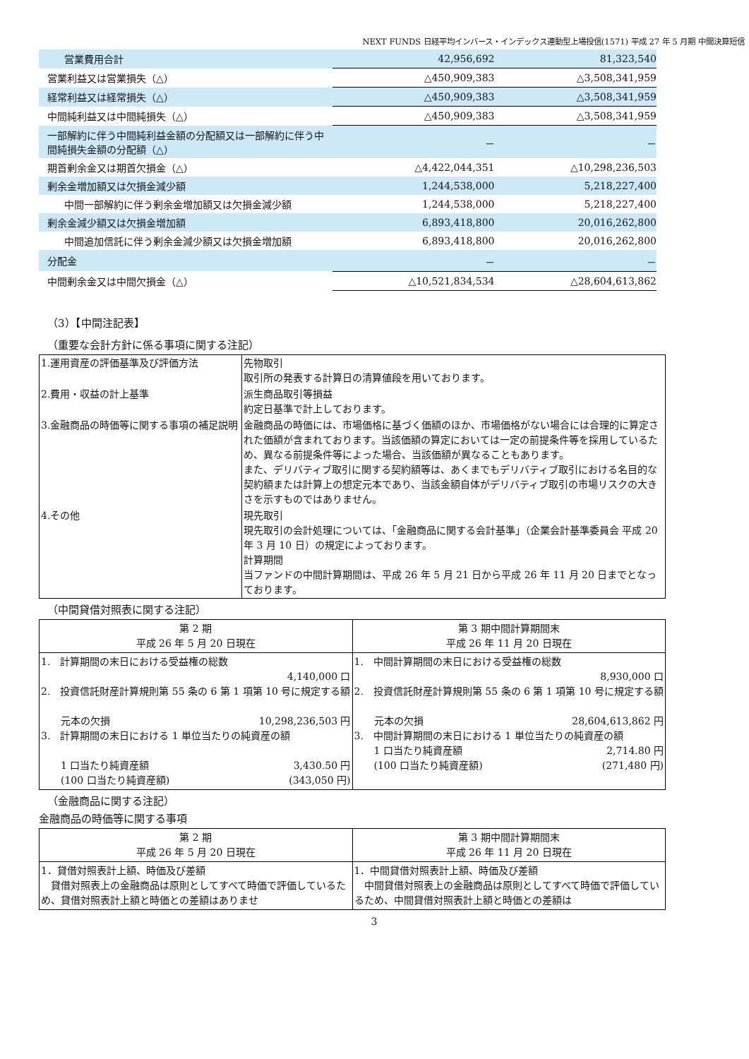NEXT FUNDS 日経平均インバース・インデックス連動型上場投信(1571) 平成 27 年 5 月期 中間決算短信
| 営業費用合計 | 42,956,692 | 81,323,540 |
| 営業利益又は営業損失（△） | △450,909,383 | △3,508,341,959 |
| 経常利益又は経常損失（△） | △450,909,383 | △3,508,341,959 |
| 中間純利益又は中間純損失（△） | △450,909,383 | △3,508,341,959 |
| 一部解約に伴う中間純利益金額の分配額又は一部解約に伴う中間純損失金額の分配額（△） | － | － |
| 期首剰余金又は期首欠損金（△） | △4,422,044,351 | △10,298,236,503 |
| 剰余金増加額又は欠損金減少額 | 1,244,538,000 | 5,218,227,400 |
| 中間一部解約に伴う剰余金増加額又は欠損金減少額 | 1,244,538,000 | 5,218,227,400 |
| 剰余金減少額又は欠損金増加額 | 6,893,418,800 | 20,016,262,800 |
| 中間追加信託に伴う剰余金減少額又は欠損金増加額 | 6,893,418,800 | 20,016,262,800 |
| 分配金 | － | － |
| 中間剰余金又は中間欠損金（△） | △10,521,834,534 | △28,604,613,862 |
（3）【中間注記表】
（重要な会計方針に係る事項に関する注記）
| 1.運用資産の評価基準及び評価方法 | 先物取引 取引所の発表する計算日の清算値段を用いております。 |
| 2.費用・収益の計上基準 | 派生商品取引等損益 約定日基準で計上しております。 |
| 3.金融商品の時価等に関する事項の補足説明 | 金融商品の時価には、市場価格に基づく価額のほか、市場価格がない場合には合理的に算定された価額が含まれております。当該価額の算定においては一定の前提条件等を採用しているため、異なる前提条件等によった場合、当該価額が異なることもあります。 また、デリバティブ取引に関する契約額等は、あくまでもデリバティブ取引における名目的な契約額または計算上の想定元本であり、当該金額自体がデリバティブ取引の市場リスクの大きさを示すものではありません。 |
| 4.その他 | 現先取引 現先取引の会計処理については、「金融商品に関する会計基準」（企業会計基準委員会 平成 20 年 3 月 10 日）の規定によっております。 計算期間 当ファンドの中間計算期間は、平成 26 年 5 月 21 日から平成 26 年 11 月 20 日までとなっております。 |
（中間貸借対照表に関する注記）
| 第 2 期 平成 26 年 5 月 20 日現在 | 第 3 期中間計算期間末 平成 26 年 11 月 20 日現在 |
| --- | --- |
| 1. 計算期間の末日における受益権の総数 4,140,000 口 2. 投資信託財産計算規則第 55 条の 6 第 1 項第 10 号に規定する額 元本の欠損 10,298,236,503 円 3. 計算期間の末日における 1 単位当たりの純資産の額 1 口当たり純資産額 3,430.50 円 (100 口当たり純資産額) (343,050 円) | 1. 中間計算期間の末日における受益権の総数 8,930,000 口 2. 投資信託財産計算規則第 55 条の 6 第 1 項第 10 号に規定する額 元本の欠損 28,604,613,862 円 3. 中間計算期間の末日における 1 単位当たりの純資産の額 1 口当たり純資産額 2,714.80 円 (100 口当たり純資産額) (271,480 円) |
（金融商品に関する注記）
金融商品の時価等に関する事項
| 第 2 期 平成 26 年 5 月 20 日現在 | 第 3 期中間計算期間末 平成 26 年 11 月 20 日現在 |
| --- | --- |
| 1．貸借対照表計上額、時価及び差額 貸借対照表上の金融商品は原則としてすべて時価で評価しているため、貸借対照表計上額と時価との差額はありませ | 1．中間貸借対照表計上額、時価及び差額 中間貸借対照表上の金融商品は原則としてすべて時価で評価しているため、中間貸借対照表計上額と時価との差額は |
3